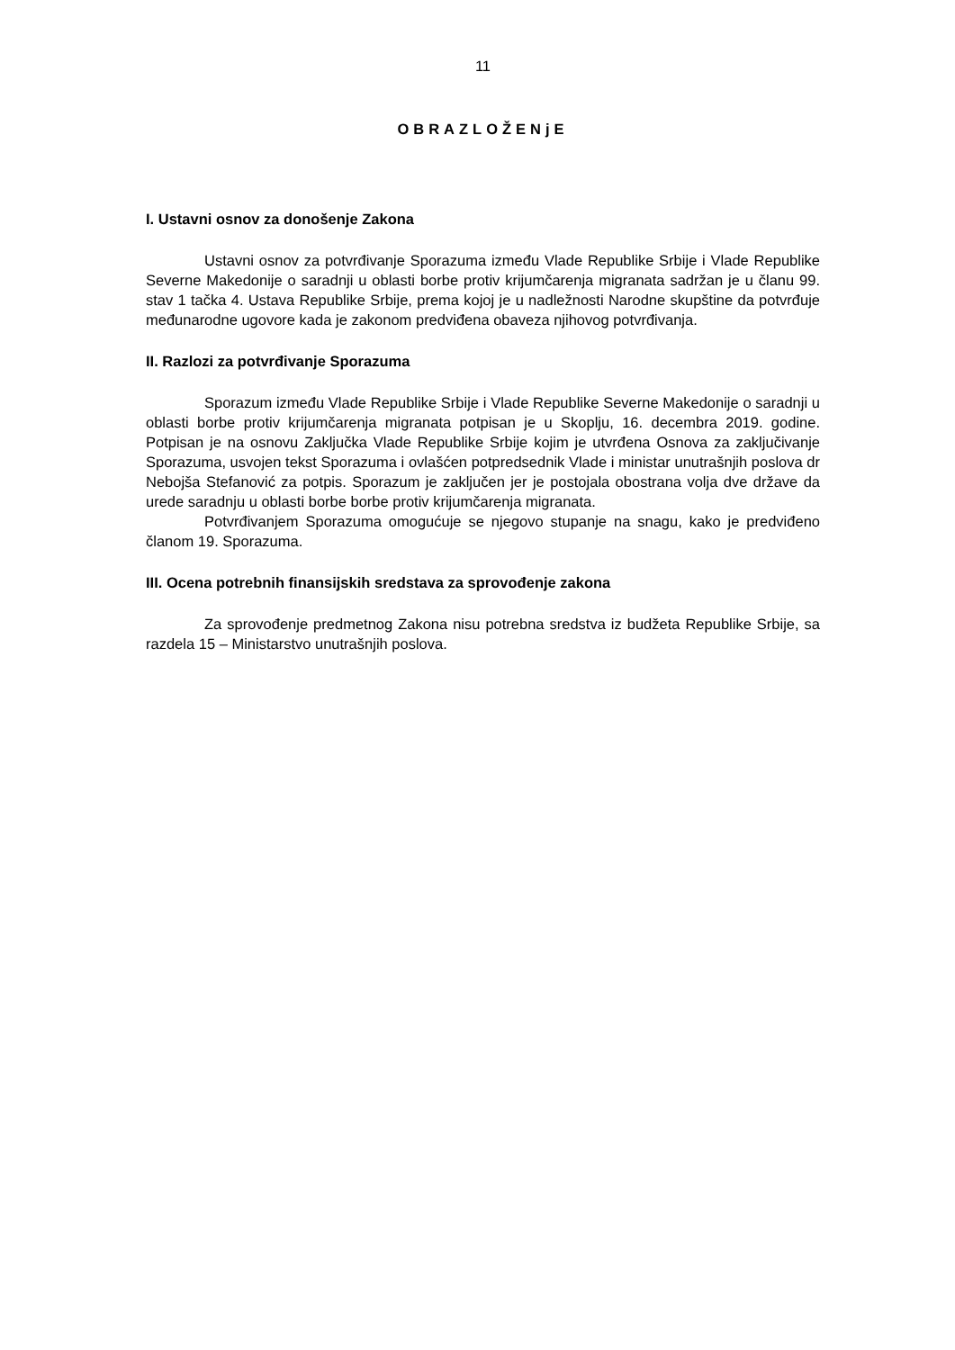11
OBRAZLOŽENjE
I. Ustavni osnov za donošenje Zakona
Ustavni osnov za potvrđivanje Sporazuma između Vlade Republike Srbije i Vlade Republike Severne Makedonije o saradnji u oblasti borbe protiv krijumčarenja migranata sadržan je u članu 99. stav 1 tačka 4. Ustava Republike Srbije, prema kojoj je u nadležnosti Narodne skupštine da potvrđuje međunarodne ugovore kada je zakonom predviđena obaveza njihovog potvrđivanja.
II. Razlozi za potvrđivanje Sporazuma
Sporazum između Vlade Republike Srbije i Vlade Republike Severne Makedonije o saradnji u oblasti borbe protiv krijumčarenja migranata potpisan je u Skoplju, 16. decembra 2019. godine. Potpisan je na osnovu Zaključka Vlade Republike Srbije kojim je utvrđena Osnova za zaključivanje Sporazuma, usvojen tekst Sporazuma i ovlašćen potpredsednik Vlade i ministar unutrašnjih poslova dr Nebojša Stefanović za potpis. Sporazum je zaključen jer je postojala obostrana volja dve države da urede saradnju u oblasti borbe borbe protiv krijumčarenja migranata.
Potvrđivanjem Sporazuma omogućuje se njegovo stupanje na snagu, kako je predviđeno članom 19. Sporazuma.
III. Ocena potrebnih finansijskih sredstava za sprovođenje zakona
Za sprovođenje predmetnog Zakona nisu potrebna sredstva iz budžeta Republike Srbije, sa razdela 15 – Ministarstvo unutrašnjih poslova.